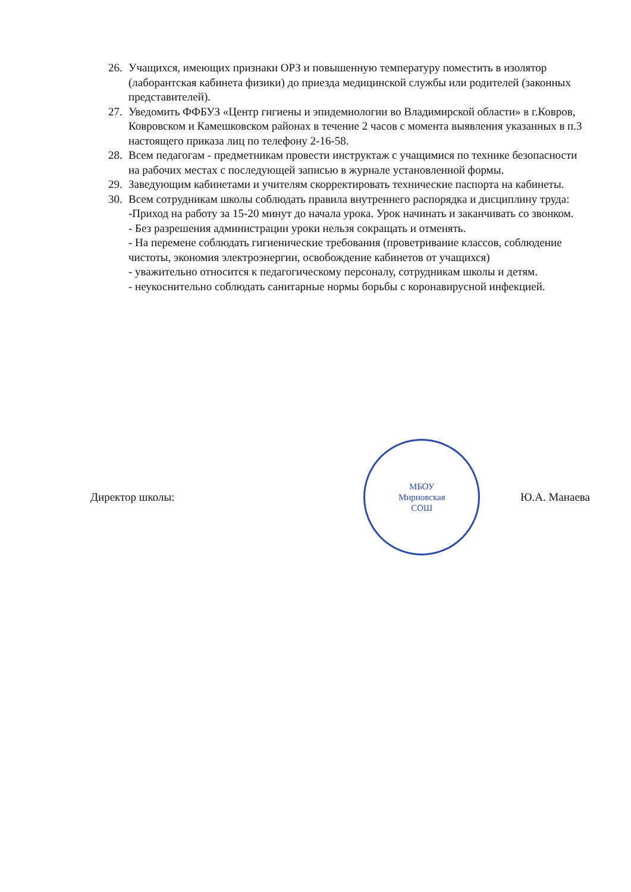26.
Учащихся, имеющих признаки ОРЗ и повышенную температуру поместить в изолятор (лаборантская кабинета физики) до приезда медицинской службы или родителей (законных представителей).
27.
Уведомить ФФБУЗ «Центр гигиены и эпидемиологии во Владимирской области» в г.Ковров, Ковровском и Камешковском районах в течение 2 часов с момента выявления указанных в п.3 настоящего приказа лиц по телефону 2-16-58.
28.
Всем педагогам - предметникам провести инструктаж с учащимися по технике безопасности на рабочих местах с последующей записью в журнале установленной формы.
29.
Заведующим кабинетами и учителям скорректировать технические паспорта на кабинеты.
30.
Всем сотрудникам школы соблюдать правила внутреннего распорядка и дисциплину труда:
-Приход на работу за 15-20 минут до начала урока. Урок начинать и заканчивать со звонком.
- Без разрешения администрации уроки нельзя сокращать и отменять.
- На перемене соблюдать гигиенические требования (проветривание классов, соблюдение чистоты, экономия электроэнергии, освобождение кабинетов от учащихся)
- уважительно относится к педагогическому персоналу, сотрудникам школы и детям.
- неукоснительно соблюдать санитарные нормы борьбы с коронавирусной инфекцией.
Директор школы:
МБОУ
Мирновская
СОШ
Ю.А. Манаева